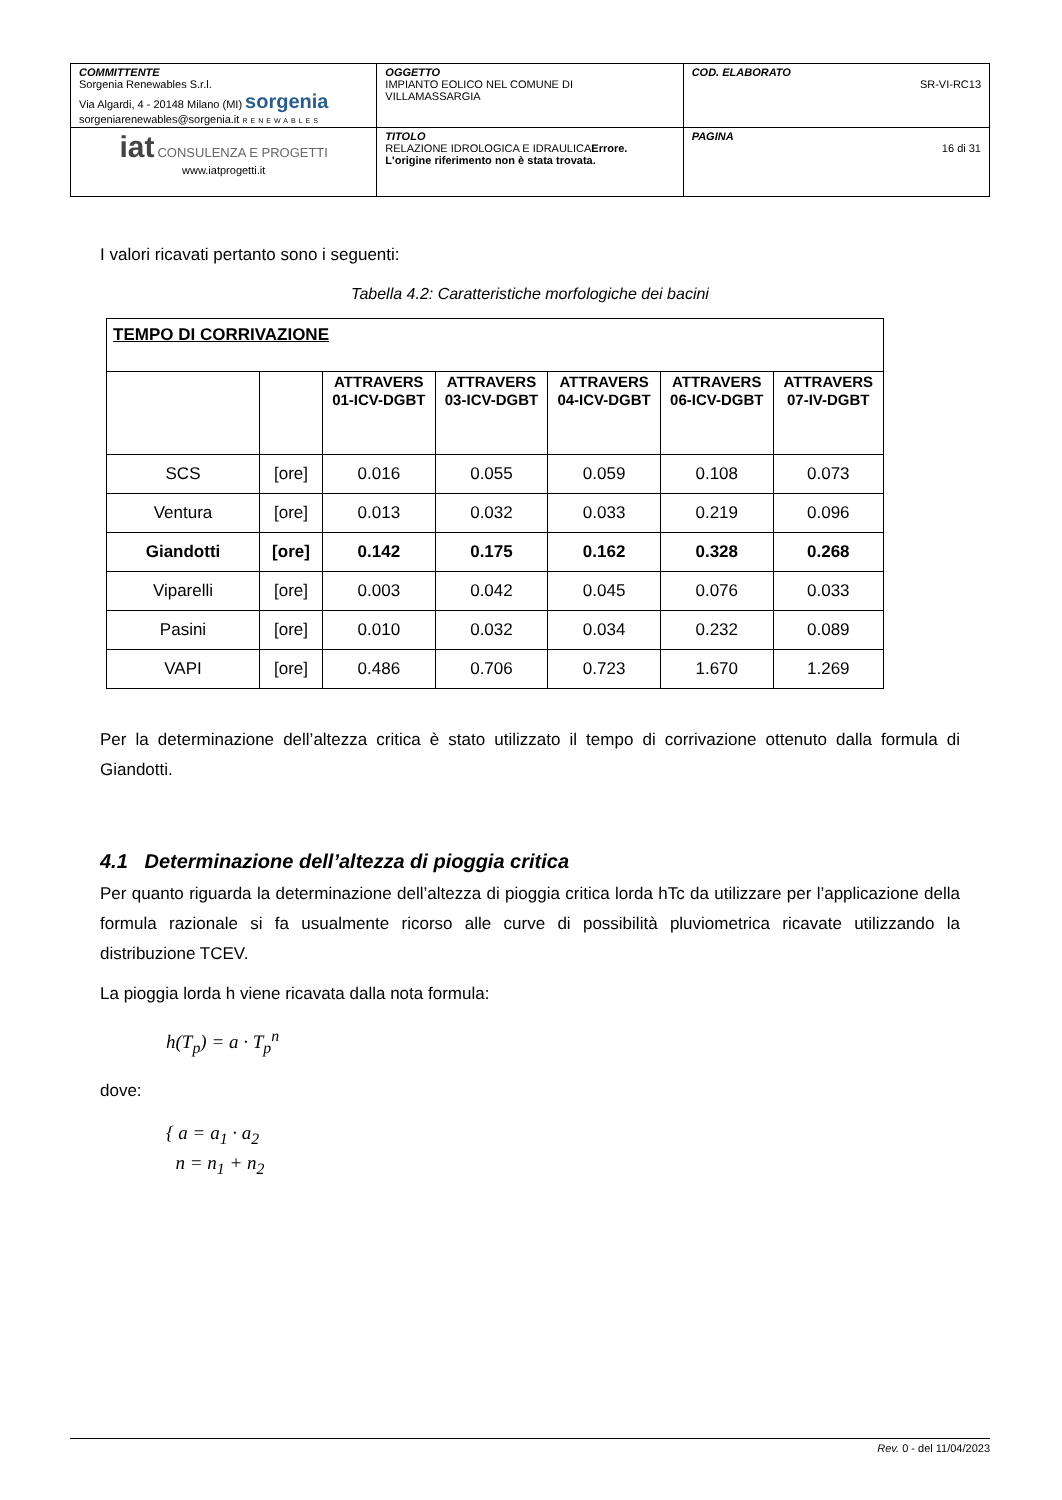| COMMITTENTE Sorgenia Renewables S.r.l. Via Algardi, 4 - 20148 Milano (MI) sorgenia sorgeniarenewables@sorgenia.it RENEWABLES | OGGETTO IMPIANTO EOLICO NEL COMUNE DI VILLAMASSARGIA | COD. ELABORATO SR-VI-RC13 |
| iat CONSULENZA E PROGETTI www.iatprogetti.it | TITOLO RELAZIONE IDROLOGICA E IDRAULICA Errore. L'origine riferimento non è stata trovata. | PAGINA 16 di 31 |
I valori ricavati pertanto sono i seguenti:
Tabella 4.2: Caratteristiche morfologiche dei bacini
| TEMPO DI CORRIVAZIONE | | | | | | |
| | | ATTRAVERS 01-ICV-DGBT | ATTRAVERS 03-ICV-DGBT | ATTRAVERS 04-ICV-DGBT | ATTRAVERS 06-ICV-DGBT | ATTRAVERS 07-IV-DGBT |
| SCS | [ore] | 0.016 | 0.055 | 0.059 | 0.108 | 0.073 |
| Ventura | [ore] | 0.013 | 0.032 | 0.033 | 0.219 | 0.096 |
| Giandotti | [ore] | 0.142 | 0.175 | 0.162 | 0.328 | 0.268 |
| Viparelli | [ore] | 0.003 | 0.042 | 0.045 | 0.076 | 0.033 |
| Pasini | [ore] | 0.010 | 0.032 | 0.034 | 0.232 | 0.089 |
| VAPI | [ore] | 0.486 | 0.706 | 0.723 | 1.670 | 1.269 |
Per la determinazione dell’altezza critica è stato utilizzato il tempo di corrivazione ottenuto dalla formula di Giandotti.
4.1 Determinazione dell’altezza di pioggia critica
Per quanto riguarda la determinazione dell’altezza di pioggia critica lorda hTc da utilizzare per l’applicazione della formula razionale si fa usualmente ricorso alle curve di possibilità pluviometrica ricavate utilizzando la distribuzione TCEV.
La pioggia lorda h viene ricavata dalla nota formula:
h(T<sub>p</sub>) = a · T<sub>p</sub><sup>n</sup>
dove:
{ a = a<sub>1</sub> · a<sub>2</sub>
n = n<sub>1</sub> + n<sub>2</sub>
Rev. 0 - del 11/04/2023